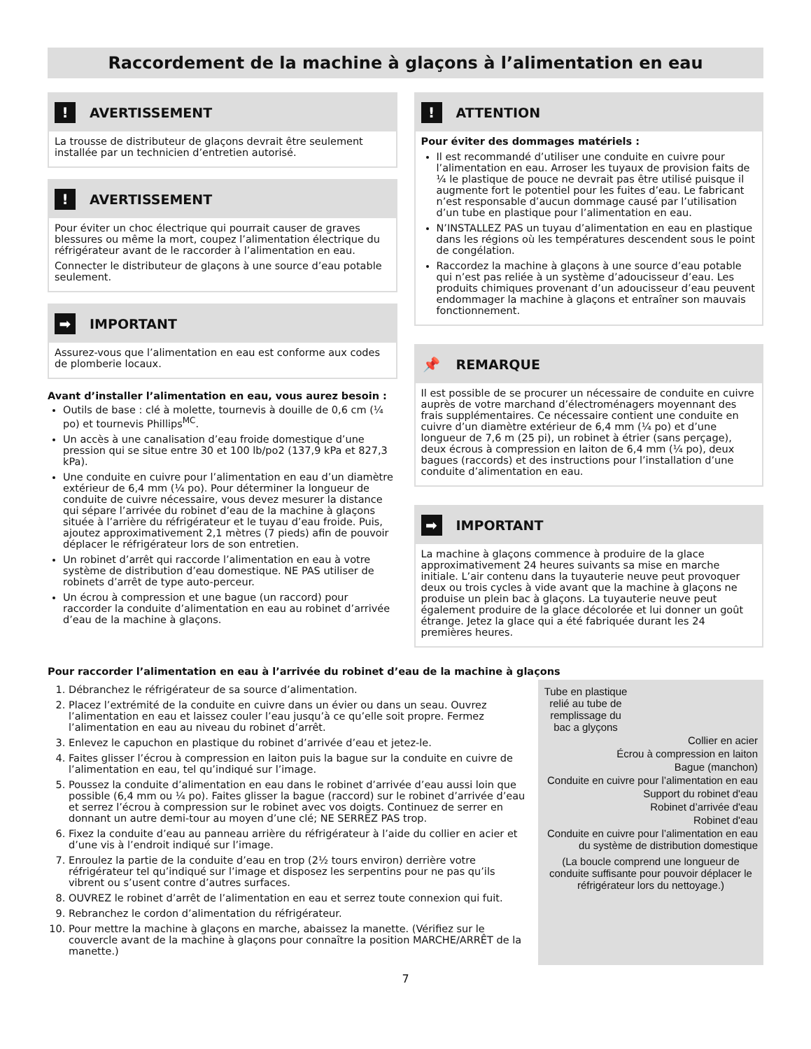Raccordement de la machine à glaçons à l’alimentation en eau
! AVERTISSEMENT
La trousse de distributeur de glaçons devrait être seulement installée par un technicien d’entretien autorisé.
! AVERTISSEMENT
Pour éviter un choc électrique qui pourrait causer de graves blessures ou même la mort, coupez l’alimentation électrique du réfrigérateur avant de le raccorder à l’alimentation en eau.
Connecter le distributeur de glaçons à une source d’eau potable seulement.
➡ IMPORTANT
Assurez-vous que l’alimentation en eau est conforme aux codes de plomberie locaux.
Avant d’installer l’alimentation en eau, vous aurez besoin :
Outils de base : clé à molette, tournevis à douille de 0,6 cm (¼ po) et tournevis Phillips<sup>MC</sup>.
Un accès à une canalisation d’eau froide domestique d’une pression qui se situe entre 30 et 100 lb/po2 (137,9 kPa et 827,3 kPa).
Une conduite en cuivre pour l’alimentation en eau d’un diamètre extérieur de 6,4 mm (¼ po). Pour déterminer la longueur de conduite de cuivre nécessaire, vous devez mesurer la distance qui sépare l’arrivée du robinet d’eau de la machine à glaçons située à l’arrière du réfrigérateur et le tuyau d’eau froide. Puis, ajoutez approximativement 2,1 mètres (7 pieds) afin de pouvoir déplacer le réfrigérateur lors de son entretien.
Un robinet d’arrêt qui raccorde l’alimentation en eau à votre système de distribution d’eau domestique. NE PAS utiliser de robinets d’arrêt de type auto-perceur.
Un écrou à compression et une bague (un raccord) pour raccorder la conduite d’alimentation en eau au robinet d’arrivée d’eau de la machine à glaçons.
! ATTENTION
Pour éviter des dommages matériels :
Il est recommandé d’utiliser une conduite en cuivre pour l’alimentation en eau. Arroser les tuyaux de provision faits de ¼ le plastique de pouce ne devrait pas être utilisé puisque il augmente fort le potentiel pour les fuites d’eau. Le fabricant n’est responsable d’aucun dommage causé par l’utilisation d’un tube en plastique pour l’alimentation en eau.
N’INSTALLEZ PAS un tuyau d’alimentation en eau en plastique dans les régions où les températures descendent sous le point de congélation.
Raccordez la machine à glaçons à une source d’eau potable qui n’est pas reliée à un système d’adoucisseur d’eau. Les produits chimiques provenant d’un adoucisseur d’eau peuvent endommager la machine à glaçons et entraîner son mauvais fonctionnement.
📌 REMARQUE
Il est possible de se procurer un nécessaire de conduite en cuivre auprès de votre marchand d’électroménagers moyennant des frais supplémentaires. Ce nécessaire contient une conduite en cuivre d’un diamètre extérieur de 6,4 mm (¼ po) et d’une longueur de 7,6 m (25 pi), un robinet à étrier (sans perçage), deux écrous à compression en laiton de 6,4 mm (¼ po), deux bagues (raccords) et des instructions pour l’installation d’une conduite d’alimentation en eau.
➡ IMPORTANT
La machine à glaçons commence à produire de la glace approximativement 24 heures suivants sa mise en marche initiale. L’air contenu dans la tuyauterie neuve peut provoquer deux ou trois cycles à vide avant que la machine à glaçons ne produise un plein bac à glaçons. La tuyauterie neuve peut également produire de la glace décolorée et lui donner un goût étrange. Jetez la glace qui a été fabriquée durant les 24 premières heures.
Pour raccorder l’alimentation en eau à l’arrivée du robinet d’eau de la machine à glaçons
1. Débranchez le réfrigérateur de sa source d’alimentation.
2. Placez l’extrémité de la conduite en cuivre dans un évier ou dans un seau. Ouvrez l’alimentation en eau et laissez couler l’eau jusqu’à ce qu’elle soit propre. Fermez l’alimentation en eau au niveau du robinet d’arrêt.
3. Enlevez le capuchon en plastique du robinet d’arrivée d’eau et jetez-le.
4. Faites glisser l’écrou à compression en laiton puis la bague sur la conduite en cuivre de l’alimentation en eau, tel qu’indiqué sur l’image.
5. Poussez la conduite d’alimentation en eau dans le robinet d’arrivée d’eau aussi loin que possible (6,4 mm ou ¼ po). Faites glisser la bague (raccord) sur le robinet d’arrivée d’eau et serrez l’écrou à compression sur le robinet avec vos doigts. Continuez de serrer en donnant un autre demi-tour au moyen d’une clé; NE SERREZ PAS trop.
6. Fixez la conduite d’eau au panneau arrière du réfrigérateur à l’aide du collier en acier et d’une vis à l’endroit indiqué sur l’image.
7. Enroulez la partie de la conduite d’eau en trop (2½ tours environ) derrière votre réfrigérateur tel qu’indiqué sur l’image et disposez les serpentins pour ne pas qu’ils vibrent ou s’usent contre d’autres surfaces.
8. OUVREZ le robinet d’arrêt de l’alimentation en eau et serrez toute connexion qui fuit.
9. Rebranchez le cordon d’alimentation du réfrigérateur.
10. Pour mettre la machine à glaçons en marche, abaissez la manette. (Vérifiez sur le couvercle avant de la machine à glaçons pour connaître la position MARCHE/ARRÊT de la manette.)
Tube en plastique relié au tube de remplissage du bac a glyçons
Collier en acier
Écrou à compression en laiton
Bague (manchon)
Conduite en cuivre pour l’alimentation en eau
Support du robinet d'eau
Robinet d’arrivée d'eau
Robinet d'eau
Conduite en cuivre pour l’alimentation en eau du système de distribution domestique
(La boucle comprend une longueur de conduite suffisante pour pouvoir déplacer le réfrigérateur lors du nettoyage.)
7